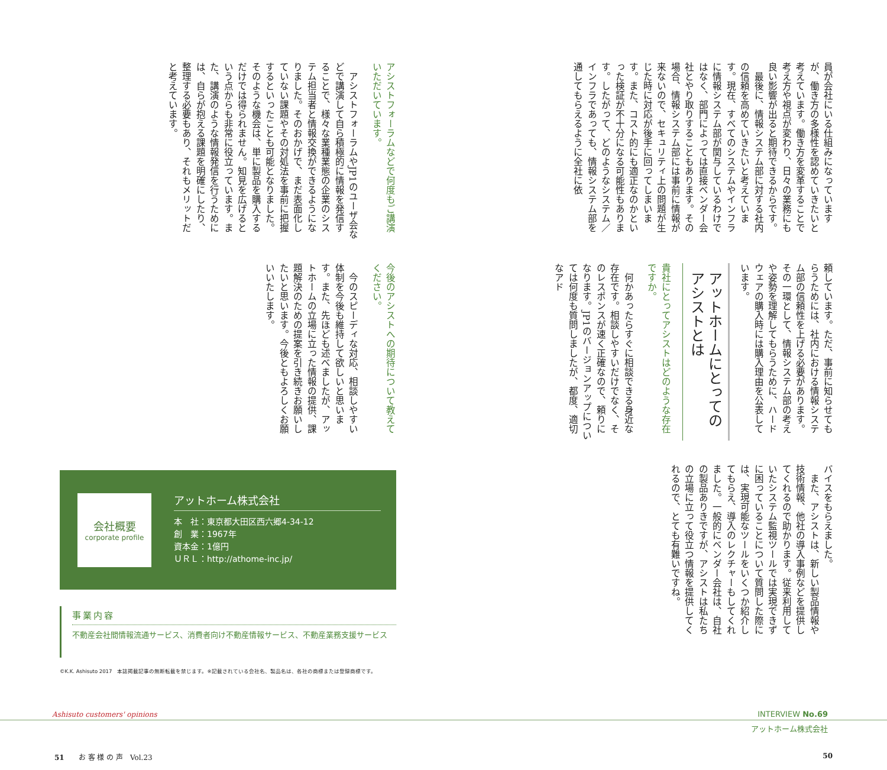員が会社にいる仕組みになっていますが、働き方の多様性を認めていきたいと考えています。働き方を変革することで考え方や視点が変わり、日々の業務にも良い影響が出ると期待できるからです。
最後に、情報システム部に対する社内の信頼を高めていきたいと考えています。現在、すべてのシステムやインフラに情報システム部が関与しているわけではなく、部門によっては直接ベンダー会社とやり取りすることもあります。その場合、情報システム部には事前に情報が来ないので、セキュリティ上の問題が生じた時に対応が後手に回ってしまいます。また、コスト的にも適正なのかといった検証が不十分になる可能性もあります。したがって、どのようなシステム／インフラであっても、情報システム部を通してもらえるように全社に依
頼しています。ただ、事前に知らせてもらうためには、社内における情報システム部の信頼性を上げる必要があります。その一環として、情報システム部の考えや姿勢を理解してもらうために、ハードウェアの購入時には購入理由を公表しています。
アットホームにとっての
アシストとは
貴社にとってアシストはどのような存在ですか。
何かあったらすぐに相談できる身近な存在です。相談しやすいだけでなく、そのレスポンスが速く正確なので、頼りになります。JP1のバージョンアップについては何度も質問しましたが、都度、適切なアド
バイスをもらえました。
また、アシストは、新しい製品情報や技術情報、他社の導入事例などを提供してくれるので助かります。従来利用していたシステム監視ツールでは実現できずに困っていることについて質問した際には、実現可能なツールをいくつか紹介してもらえ、導入のレクチャーもしてくれました。一般的にベンダー会社は、自社の製品ありきですが、アシストは私たちの立場に立って役立つ情報を提供してくれるので、とても有難いですね。
アシストフォーラムなどで何度もご講演いただいています。
アシストフォーラムやJP1のユーザ会などで講演して自ら積極的に情報を発信することで、様々な業種業態の企業のシステム担当者と情報交換ができるようになりました。そのおかげで、まだ表面化していない課題やその対処法を事前に把握するといったことも可能となりました。そのような機会は、単に製品を購入するだけでは得られません。知見を広げるという点からも非常に役立っています。また、講演のような情報発信を行うためには、自らが抱える課題を明確にしたり、整理する必要もあり、それもメリットだと考えています。
今後のアシストへの期待について教えてください。
今のスピーディな対応、相談しやすい体制を今後も維持して欲しいと思います。また、先ほども述べましたが、アットホームの立場に立った情報の提供、課題解決のための提案を引き続きお願いしたいと思います。今後ともよろしくお願いいたします。
会社概要
corporate profile
アットホーム株式会社
本　社：東京都大田区西六郷4-34-12
創　業：1967年
資本金：1億円
ＵＲＬ：http://athome-inc.jp/
事業内容
不動産会社間情報流通サービス、消費者向け不動産情報サービス、不動産業務支援サービス
©K.K. Ashisuto 2017　本誌掲載記事の無断転載を禁じます。※記載されている会社名、製品名は、各社の商標または登録商標です。
Ashisuto customers' opinions INTERVIEW No.69
アットホーム株式会社
51　　お 客 様 の 声　Vol.23 50